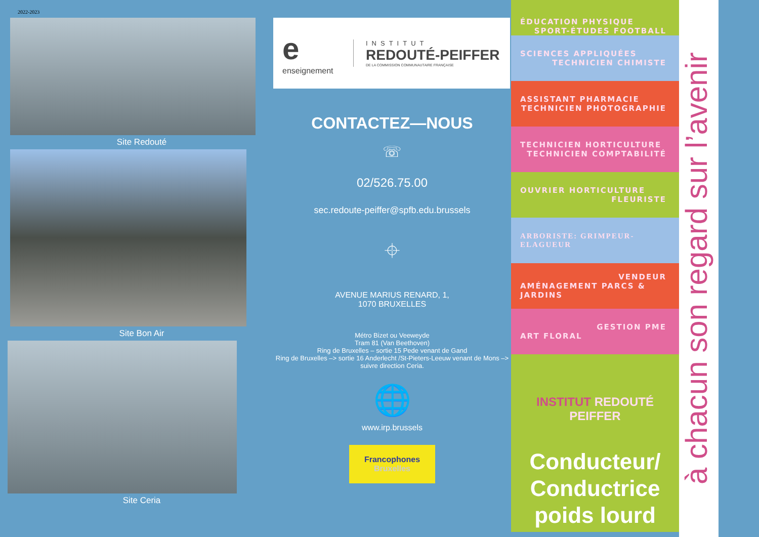2022-2023
Site Redouté
Site Bon Air
Site Ceria
e
enseignement
INSTITUT
REDOUTÉ-PEIFFER
DE LA COMMISSION COMMUNAUTAIRE FRANÇAISE
CONTACTEZ—NOUS
☏
02/526.75.00
sec.redoute-peiffer@spfb.edu.brussels
⌖
AVENUE MARIUS RENARD, 1,
1070 BRUXELLES
Métro Bizet ou Veeweyde
Tram 81 (Van Beethoven)
Ring de Bruxelles – sortie 15 Pede venant de Gand
Ring de Bruxelles –> sortie 16 Anderlecht /St-Pieters-Leeuw venant de Mons –> suivre direction Ceria.
🌐
www.irp.brussels
Francophones
Bruxelles
ÉDUCATION PHYSIQUE
SPORT-ÉTUDES FOOTBALL
SCIENCES APPLIQUÉES
TECHNICIEN CHIMISTE
ASSISTANT PHARMACIE
TECHNICIEN PHOTOGRAPHIE
TECHNICIEN HORTICULTURE
TECHNICIEN COMPTABILITÉ
OUVRIER HORTICULTURE
FLEURISTE
ARBORISTE: GRIMPEUR-ELAGUEUR
VENDEUR
AMÉNAGEMENT PARCS & JARDINS
GESTION PME
ART FLORAL
INSTITUT REDOUTÉ PEIFFER
Conducteur/
Conductrice
poids lourd
à chacun son regard sur l’avenir